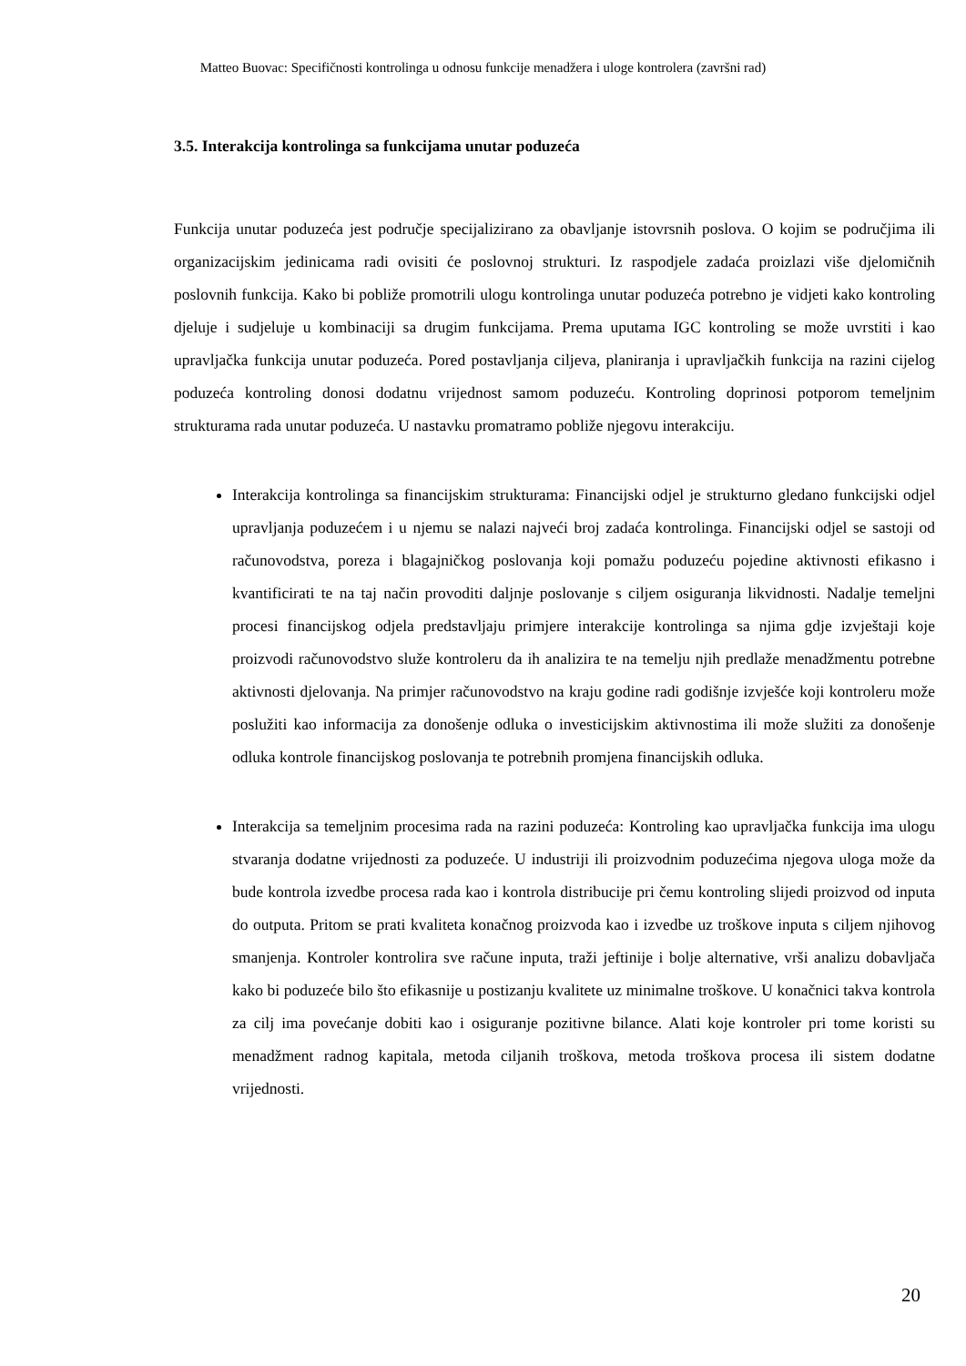Matteo Buovac: Specifičnosti kontrolinga u odnosu funkcije menadžera i uloge kontrolera (završni rad)
3.5. Interakcija kontrolinga sa funkcijama unutar poduzeća
Funkcija unutar poduzeća jest područje specijalizirano za obavljanje istovrsnih poslova. O kojim se područjima ili organizacijskim jedinicama radi ovisiti će poslovnoj strukturi. Iz raspodjele zadaća proizlazi više djelomičnih poslovnih funkcija. Kako bi pobliže promotrili ulogu kontrolinga unutar poduzeća potrebno je vidjeti kako kontroling djeluje i sudjeluje u kombinaciji sa drugim funkcijama. Prema uputama IGC kontroling se može uvrstiti i kao upravljačka funkcija unutar poduzeća. Pored postavljanja ciljeva, planiranja i upravljačkih funkcija na razini cijelog poduzeća kontroling donosi dodatnu vrijednost samom poduzeću. Kontroling doprinosi potporom temeljnim strukturama rada unutar poduzeća. U nastavku promatramo pobliže njegovu interakciju.
Interakcija kontrolinga sa financijskim strukturama: Financijski odjel je strukturno gledano funkcijski odjel upravljanja poduzećem i u njemu se nalazi najveći broj zadaća kontrolinga. Financijski odjel se sastoji od računovodstva, poreza i blagajničkog poslovanja koji pomažu poduzeću pojedine aktivnosti efikasno i kvantificirati te na taj način provoditi daljnje poslovanje s ciljem osiguranja likvidnosti. Nadalje temeljni procesi financijskog odjela predstavljaju primjere interakcije kontrolinga sa njima gdje izvještaji koje proizvodi računovodstvo služe kontroleru da ih analizira te na temelju njih predlaže menadžmentu potrebne aktivnosti djelovanja. Na primjer računovodstvo na kraju godine radi godišnje izvješće koji kontroleru može poslužiti kao informacija za donošenje odluka o investicijskim aktivnostima ili može služiti za donošenje odluka kontrole financijskog poslovanja te potrebnih promjena financijskih odluka.
Interakcija sa temeljnim procesima rada na razini poduzeća: Kontroling kao upravljačka funkcija ima ulogu stvaranja dodatne vrijednosti za poduzeće. U industriji ili proizvodnim poduzećima njegova uloga može da bude kontrola izvedbe procesa rada kao i kontrola distribucije pri čemu kontroling slijedi proizvod od inputa do outputa. Pritom se prati kvaliteta konačnog proizvoda kao i izvedbe uz troškove inputa s ciljem njihovog smanjenja. Kontroler kontrolira sve račune inputa, traži jeftinije i bolje alternative, vrši analizu dobavljača kako bi poduzeće bilo što efikasnije u postizanju kvalitete uz minimalne troškove. U konačnici takva kontrola za cilj ima povećanje dobiti kao i osiguranje pozitivne bilance. Alati koje kontroler pri tome koristi su menadžment radnog kapitala, metoda ciljanih troškova, metoda troškova procesa ili sistem dodatne vrijednosti.
20